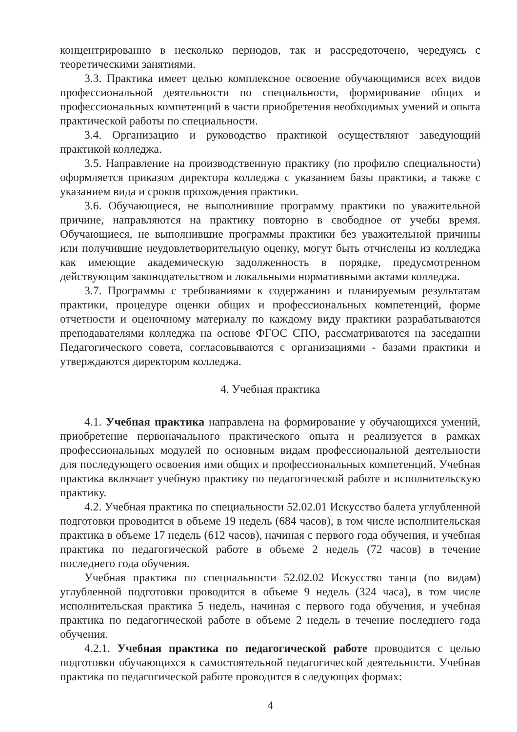концентрированно в несколько периодов, так и рассредоточено, чередуясь с теоретическими занятиями.
3.3. Практика имеет целью комплексное освоение обучающимися всех видов профессиональной деятельности по специальности, формирование общих и профессиональных компетенций в части приобретения необходимых умений и опыта практической работы по специальности.
3.4. Организацию и руководство практикой осуществляют заведующий практикой колледжа.
3.5. Направление на производственную практику (по профилю специальности) оформляется приказом директора колледжа с указанием базы практики, а также с указанием вида и сроков прохождения практики.
3.6. Обучающиеся, не выполнившие программу практики по уважительной причине, направляются на практику повторно в свободное от учебы время. Обучающиеся, не выполнившие программы практики без уважительной причины или получившие неудовлетворительную оценку, могут быть отчислены из колледжа как имеющие академическую задолженность в порядке, предусмотренном действующим законодательством и локальными нормативными актами колледжа.
3.7. Программы с требованиями к содержанию и планируемым результатам практики, процедуре оценки общих и профессиональных компетенций, форме отчетности и оценочному материалу по каждому виду практики разрабатываются преподавателями колледжа на основе ФГОС СПО, рассматриваются на заседании Педагогического совета, согласовываются с организациями - базами практики и утверждаются директором колледжа.
4. Учебная практика
4.1. Учебная практика направлена на формирование у обучающихся умений, приобретение первоначального практического опыта и реализуется в рамках профессиональных модулей по основным видам профессиональной деятельности для последующего освоения ими общих и профессиональных компетенций. Учебная практика включает учебную практику по педагогической работе и исполнительскую практику.
4.2. Учебная практика по специальности 52.02.01 Искусство балета углубленной подготовки проводится в объеме 19 недель (684 часов), в том числе исполнительская практика в объеме 17 недель (612 часов), начиная с первого года обучения, и учебная практика по педагогической работе в объеме 2 недель (72 часов) в течение последнего года обучения.
Учебная практика по специальности 52.02.02 Искусство танца (по видам) углубленной подготовки проводится в объеме 9 недель (324 часа), в том числе исполнительская практика 5 недель, начиная с первого года обучения, и учебная практика по педагогической работе в объеме 2 недель в течение последнего года обучения.
4.2.1. Учебная практика по педагогической работе проводится с целью подготовки обучающихся к самостоятельной педагогической деятельности. Учебная практика по педагогической работе проводится в следующих формах:
4